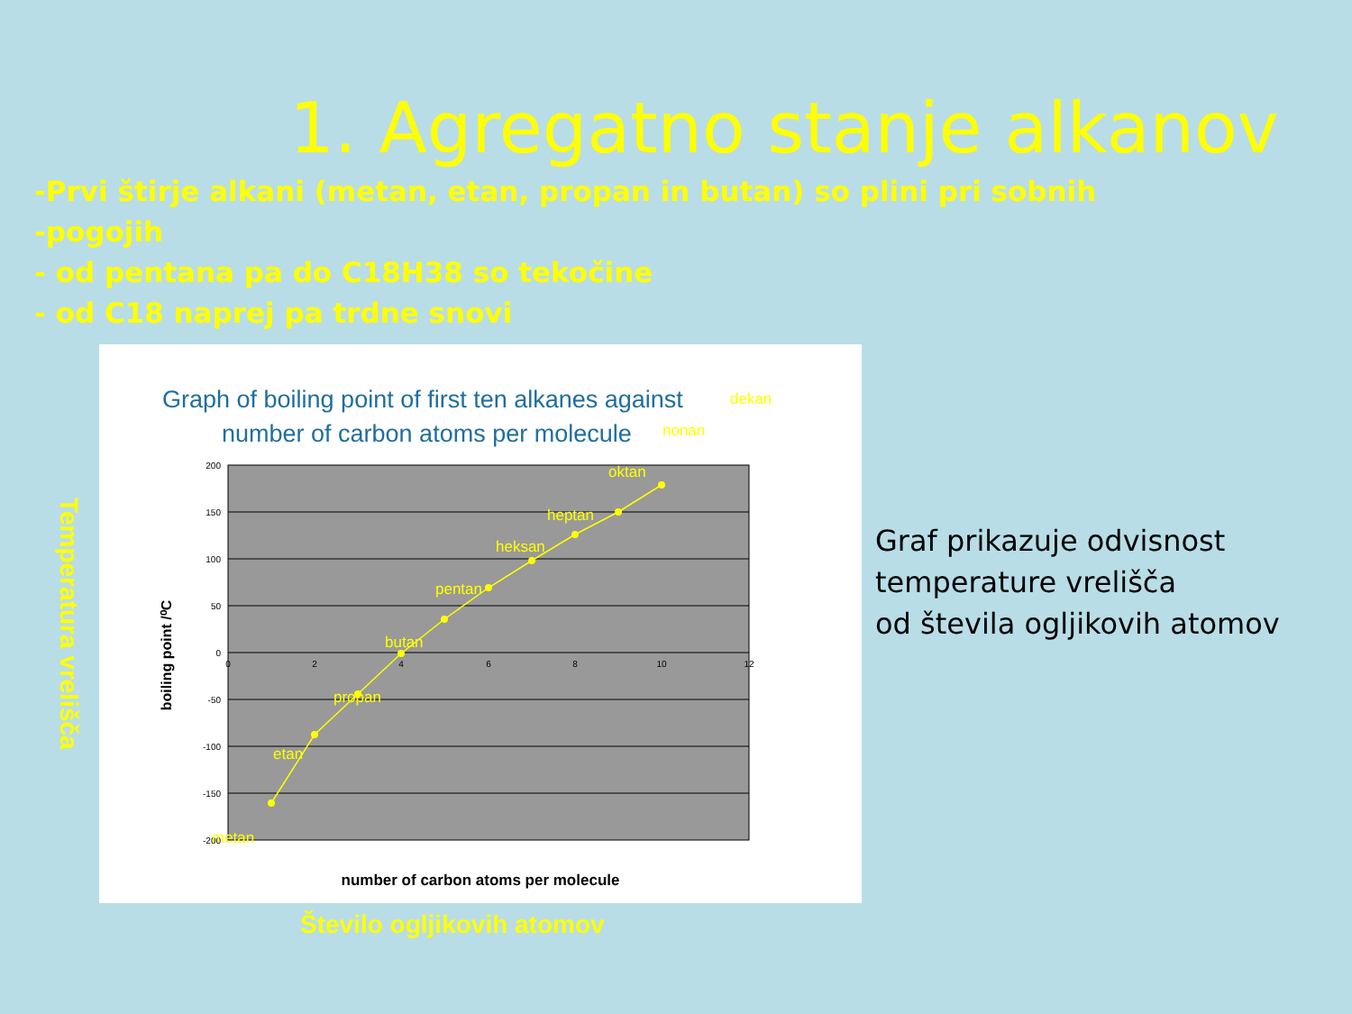1. Agregatno stanje alkanov
-Prvi štirje alkani (metan, etan, propan in butan) so plini pri sobnih
-pogojih
- od pentana pa do C18H38 so tekočine
- od C18 naprej pa trdne snovi
Temperatura vrelišča
Graph of boiling point of first ten alkanes against
number of carbon atoms per molecule
200
150
100
50
0
-50
-100
-150
-200
0
2
4
6
8
10
12
metan
etan
propan
butan
pentan
heksan
heptan
oktan
nonan
dekan
boiling point /⁰C
number of carbon atoms per molecule
Graf prikazuje odvisnost
temperature vrelišča
od števila ogljikovih atomov
Število ogljikovih atomov